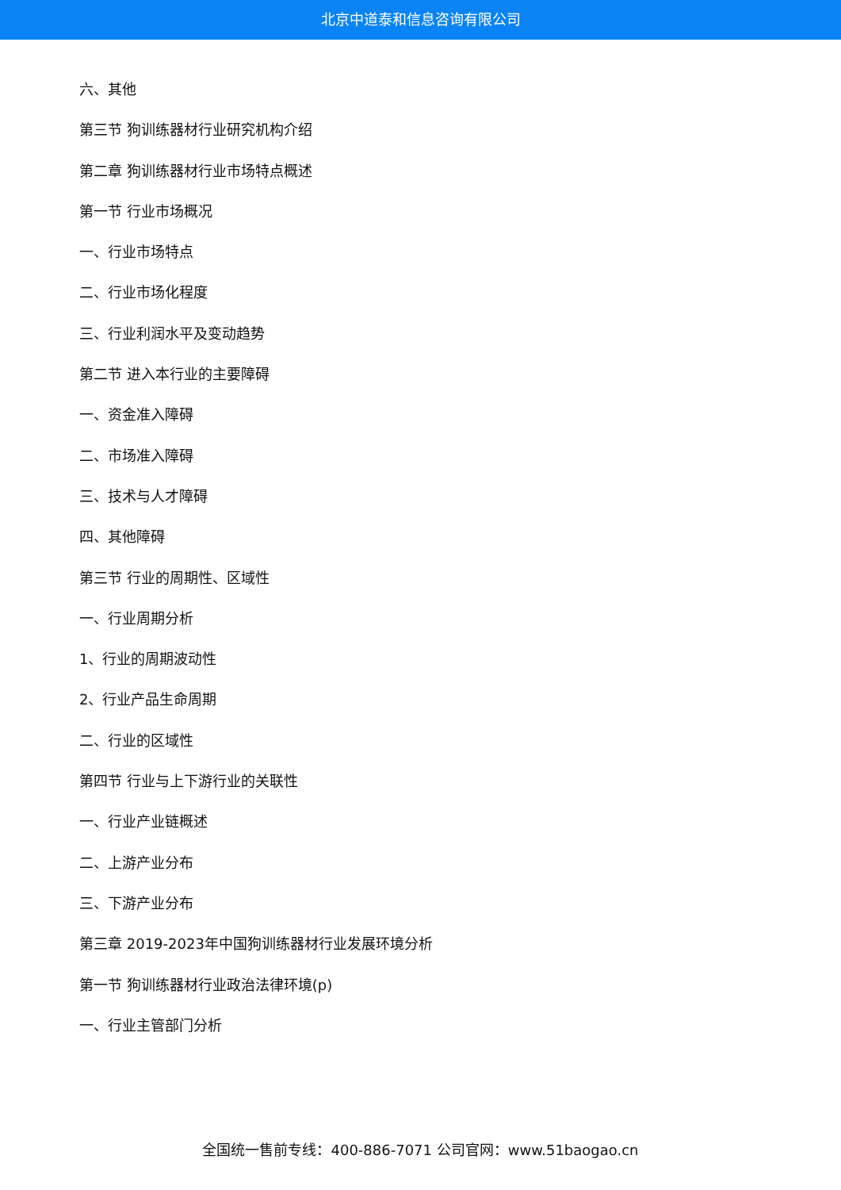北京中道泰和信息咨询有限公司
六、其他
第三节 狗训练器材行业研究机构介绍
第二章 狗训练器材行业市场特点概述
第一节 行业市场概况
一、行业市场特点
二、行业市场化程度
三、行业利润水平及变动趋势
第二节 进入本行业的主要障碍
一、资金准入障碍
二、市场准入障碍
三、技术与人才障碍
四、其他障碍
第三节 行业的周期性、区域性
一、行业周期分析
1、行业的周期波动性
2、行业产品生命周期
二、行业的区域性
第四节 行业与上下游行业的关联性
一、行业产业链概述
二、上游产业分布
三、下游产业分布
第三章 2019-2023年中国狗训练器材行业发展环境分析
第一节 狗训练器材行业政治法律环境(p)
一、行业主管部门分析
全国统一售前专线：400-886-7071 公司官网：www.51baogao.cn